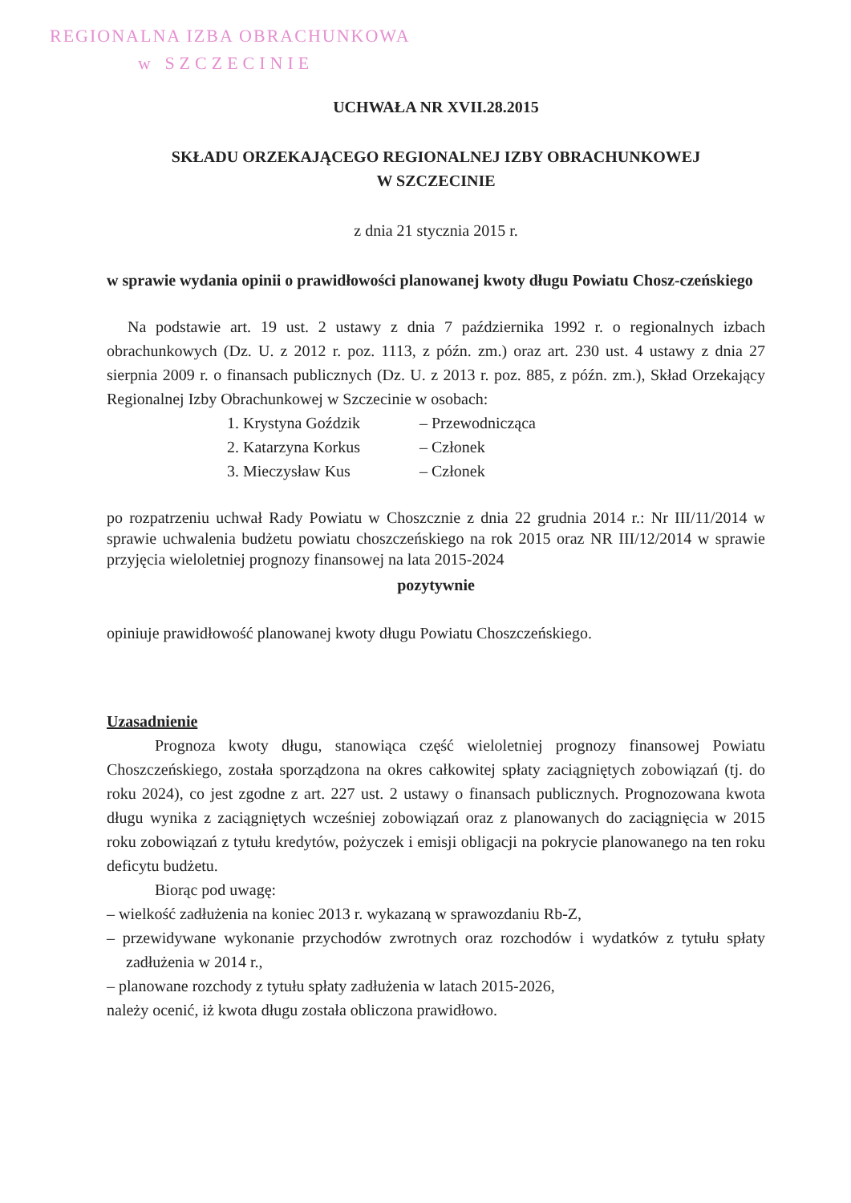REGIONALNA IZBA OBRACHUNKOWA
w SZCZECINIE
UCHWAŁA NR XVII.28.2015
SKŁADU ORZEKAJĄCEGO REGIONALNEJ IZBY OBRACHUNKOWEJ
W SZCZECINIE
z dnia 21 stycznia 2015 r.
w sprawie wydania opinii o prawidłowości planowanej kwoty długu Powiatu Chosz-czeńskiego
Na podstawie art. 19 ust. 2 ustawy z dnia 7 października 1992 r. o regionalnych izbach obrachunkowych (Dz. U. z 2012 r. poz. 1113, z późn. zm.) oraz art. 230 ust. 4 ustawy z dnia 27 sierpnia 2009 r. o finansach publicznych (Dz. U. z 2013 r. poz. 885, z późn. zm.), Skład Orzekający Regionalnej Izby Obrachunkowej w Szczecinie w osobach:
1. Krystyna Goździk – Przewodnicząca
2. Katarzyna Korkus – Członek
3. Mieczysław Kus – Członek
po rozpatrzeniu uchwał Rady Powiatu w Choszcznie z dnia 22 grudnia 2014 r.: Nr III/11/2014 w sprawie uchwalenia budżetu powiatu choszczeńskiego na rok 2015 oraz NR III/12/2014 w sprawie przyjęcia wieloletniej prognozy finansowej na lata 2015-2024
pozytywnie
opiniuje prawidłowość planowanej kwoty długu Powiatu Choszczeńskiego.
Uzasadnienie
Prognoza kwoty długu, stanowiąca część wieloletniej prognozy finansowej Powiatu Choszczeńskiego, została sporządzona na okres całkowitej spłaty zaciągniętych zobowiązań (tj. do roku 2024), co jest zgodne z art. 227 ust. 2 ustawy o finansach publicznych. Prognozowana kwota długu wynika z zaciągniętych wcześniej zobowiązań oraz z planowanych do zaciągnięcia w 2015 roku zobowiązań z tytułu kredytów, pożyczek i emisji obligacji na pokrycie planowanego na ten roku deficytu budżetu.
Biorąc pod uwagę:
– wielkość zadłużenia na koniec 2013 r. wykazaną w sprawozdaniu Rb-Z,
– przewidywane wykonanie przychodów zwrotnych oraz rozchodów i wydatków z tytułu spłaty zadłużenia w 2014 r.,
– planowane rozchody z tytułu spłaty zadłużenia w latach 2015-2026,
należy ocenić, iż kwota długu została obliczona prawidłowo.